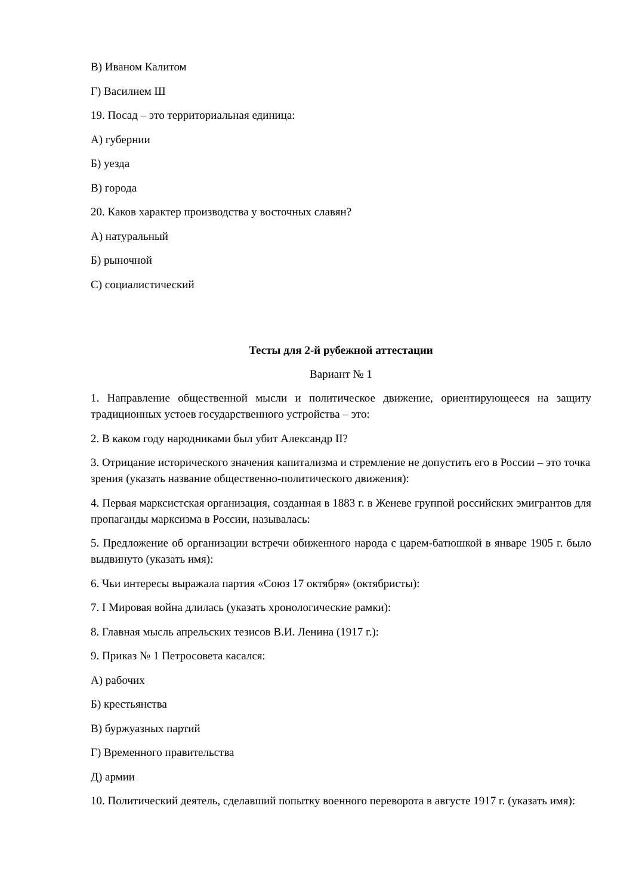В) Иваном Калитом
Г) Василием Ш
19. Посад – это территориальная единица:
А) губернии
Б) уезда
В) города
20. Каков характер производства у восточных славян?
А) натуральный
Б) рыночной
С) социалистический
Тесты для 2-й рубежной аттестации
Вариант № 1
1. Направление общественной мысли и политическое движение, ориентирующееся на защиту традиционных устоев государственного устройства – это:
2. В каком году народниками был убит Александр II?
3. Отрицание исторического значения капитализма и стремление не допустить его в России – это точка зрения (указать название общественно-политического движения):
4. Первая марксистская организация, созданная в 1883 г. в Женеве группой российских эмигрантов для пропаганды марксизма в России, называлась:
5. Предложение об организации встречи обиженного народа с царем-батюшкой в январе 1905 г. было выдвинуто (указать имя):
6. Чьи интересы выражала партия «Союз 17 октября» (октябристы):
7. I Мировая война длилась (указать хронологические рамки):
8. Главная мысль апрельских тезисов В.И. Ленина (1917 г.):
9. Приказ № 1 Петросовета касался:
А) рабочих
Б) крестьянства
В) буржуазных партий
Г) Временного правительства
Д) армии
10. Политический деятель, сделавший попытку военного переворота в августе 1917 г. (указать имя):